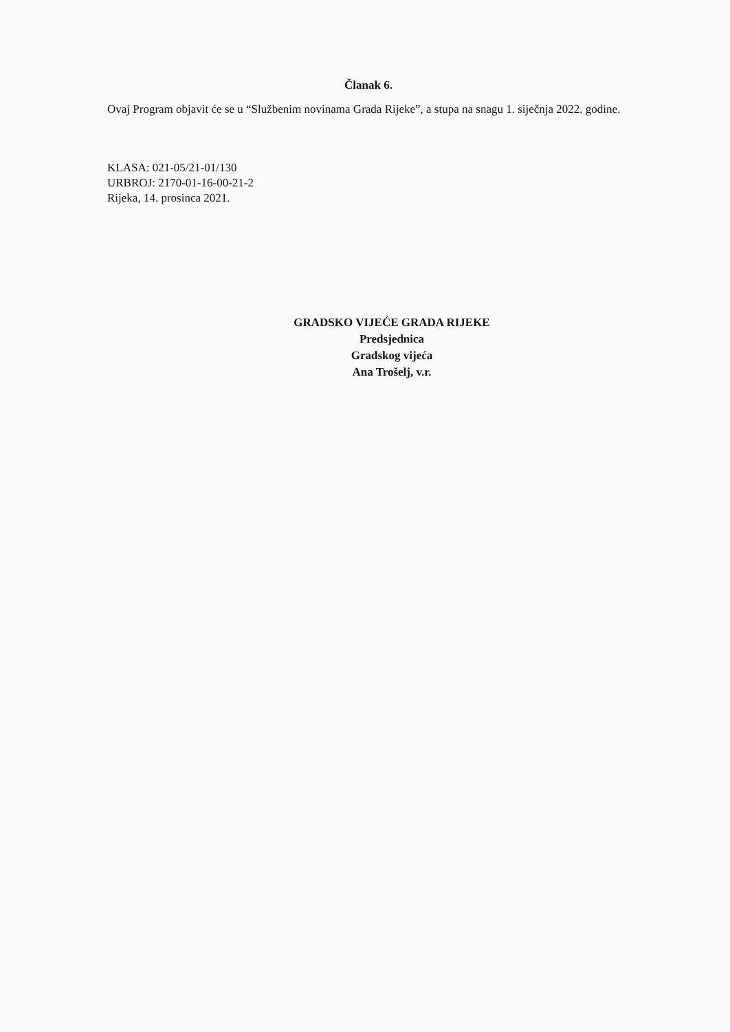Članak 6.
Ovaj Program objavit će se u “Službenim novinama Grada Rijeke”, a stupa na snagu 1. siječnja 2022. godine.
KLASA: 021-05/21-01/130
URBROJ: 2170-01-16-00-21-2
Rijeka, 14. prosinca 2021.
GRADSKO VIJEĆE GRADA RIJEKE
Predsjednica
Gradskog vijeća
Ana Trošelj, v.r.